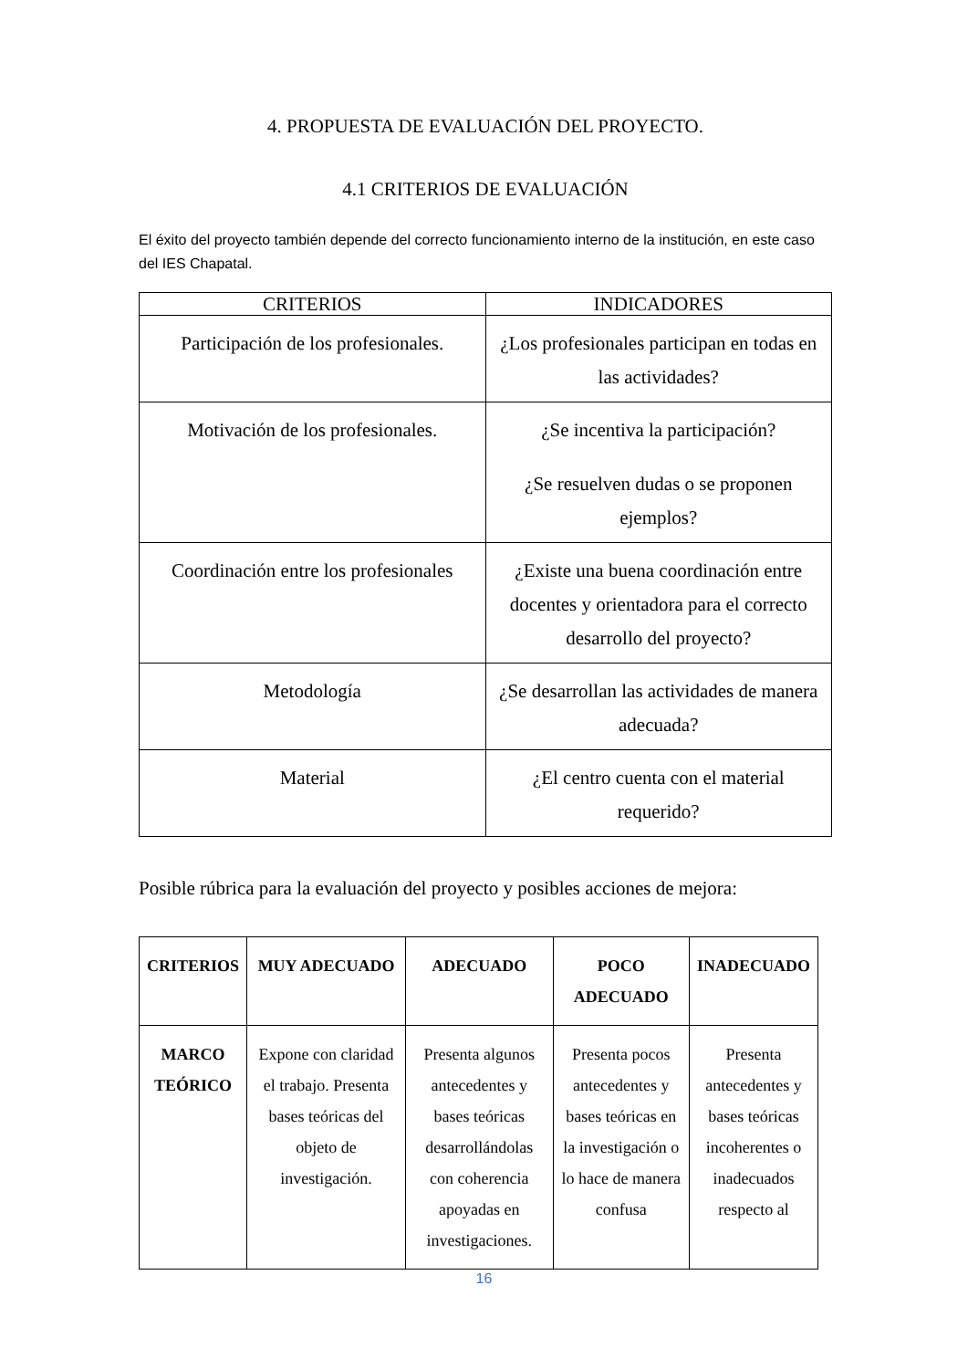4. PROPUESTA DE EVALUACIÓN DEL PROYECTO.
4.1 CRITERIOS DE EVALUACIÓN
El éxito del proyecto también depende del correcto funcionamiento interno de la institución, en este caso del IES Chapatal.
| CRITERIOS | INDICADORES |
| --- | --- |
| Participación de los profesionales. | ¿Los profesionales participan en todas en las actividades? |
| Motivación de los profesionales. | ¿Se incentiva la participación? ¿Se resuelven dudas o se proponen ejemplos? |
| Coordinación entre los profesionales | ¿Existe una buena coordinación entre docentes y orientadora para el correcto desarrollo del proyecto? |
| Metodología | ¿Se desarrollan las actividades de manera adecuada? |
| Material | ¿El centro cuenta con el material requerido? |
Posible rúbrica para la evaluación del proyecto y posibles acciones de mejora:
| CRITERIOS | MUY ADECUADO | ADECUADO | POCO ADECUADO | INADECUADO |
| --- | --- | --- | --- | --- |
| MARCO TEÓRICO | Expone con claridad el trabajo. Presenta bases teóricas del objeto de investigación. | Presenta algunos antecedentes y bases teóricas desarrollándolas con coherencia apoyadas en investigaciones. | Presenta pocos antecedentes y bases teóricas en la investigación o lo hace de manera confusa | Presenta antecedentes y bases teóricas incoherentes o inadecuados respecto al |
16